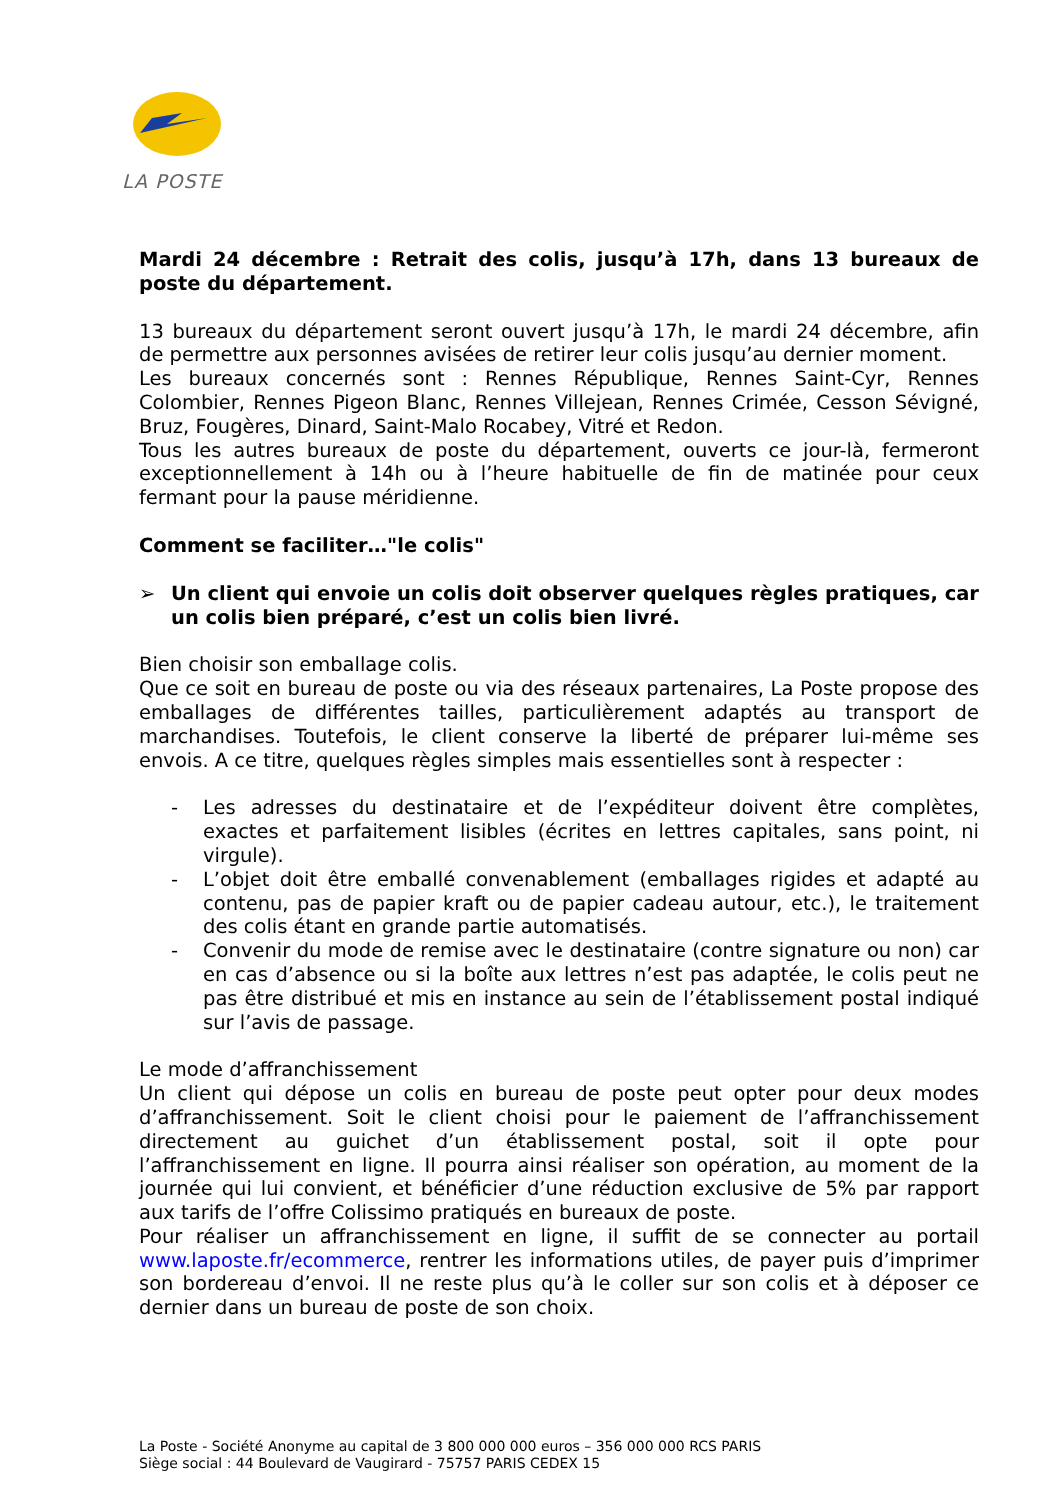LA POSTE
Mardi 24 décembre : Retrait des colis, jusqu’à 17h, dans 13 bureaux de poste du département.
13 bureaux du département seront ouvert jusqu’à 17h, le mardi 24 décembre, afin de permettre aux personnes avisées de retirer leur colis jusqu’au dernier moment.
Les bureaux concernés sont : Rennes République, Rennes Saint-Cyr, Rennes Colombier, Rennes Pigeon Blanc, Rennes Villejean, Rennes Crimée, Cesson Sévigné, Bruz, Fougères, Dinard, Saint-Malo Rocabey, Vitré et Redon.
Tous les autres bureaux de poste du département, ouverts ce jour-là, fermeront exceptionnellement à 14h ou à l’heure habituelle de fin de matinée pour ceux fermant pour la pause méridienne.
Comment se faciliter…"le colis"
➢ Un client qui envoie un colis doit observer quelques règles pratiques, car un colis bien préparé, c’est un colis bien livré.
Bien choisir son emballage colis.
Que ce soit en bureau de poste ou via des réseaux partenaires, La Poste propose des emballages de différentes tailles, particulièrement adaptés au transport de marchandises. Toutefois, le client conserve la liberté de préparer lui-même ses envois. A ce titre, quelques règles simples mais essentielles sont à respecter :
- Les adresses du destinataire et de l’expéditeur doivent être complètes, exactes et parfaitement lisibles (écrites en lettres capitales, sans point, ni virgule).
- L’objet doit être emballé convenablement (emballages rigides et adapté au contenu, pas de papier kraft ou de papier cadeau autour, etc.), le traitement des colis étant en grande partie automatisés.
- Convenir du mode de remise avec le destinataire (contre signature ou non) car en cas d’absence ou si la boîte aux lettres n’est pas adaptée, le colis peut ne pas être distribué et mis en instance au sein de l’établissement postal indiqué sur l’avis de passage.
Le mode d’affranchissement
Un client qui dépose un colis en bureau de poste peut opter pour deux modes d’affranchissement. Soit le client choisi pour le paiement de l’affranchissement directement au guichet d’un établissement postal, soit il opte pour l’affranchissement en ligne. Il pourra ainsi réaliser son opération, au moment de la journée qui lui convient, et bénéficier d’une réduction exclusive de 5% par rapport aux tarifs de l’offre Colissimo pratiqués en bureaux de poste.
Pour réaliser un affranchissement en ligne, il suffit de se connecter au portail www.laposte.fr/ecommerce, rentrer les informations utiles, de payer puis d’imprimer son bordereau d’envoi. Il ne reste plus qu’à le coller sur son colis et à déposer ce dernier dans un bureau de poste de son choix.
La Poste - Société Anonyme au capital de 3 800 000 000 euros – 356 000 000 RCS PARIS
Siège social : 44 Boulevard de Vaugirard - 75757 PARIS CEDEX 15